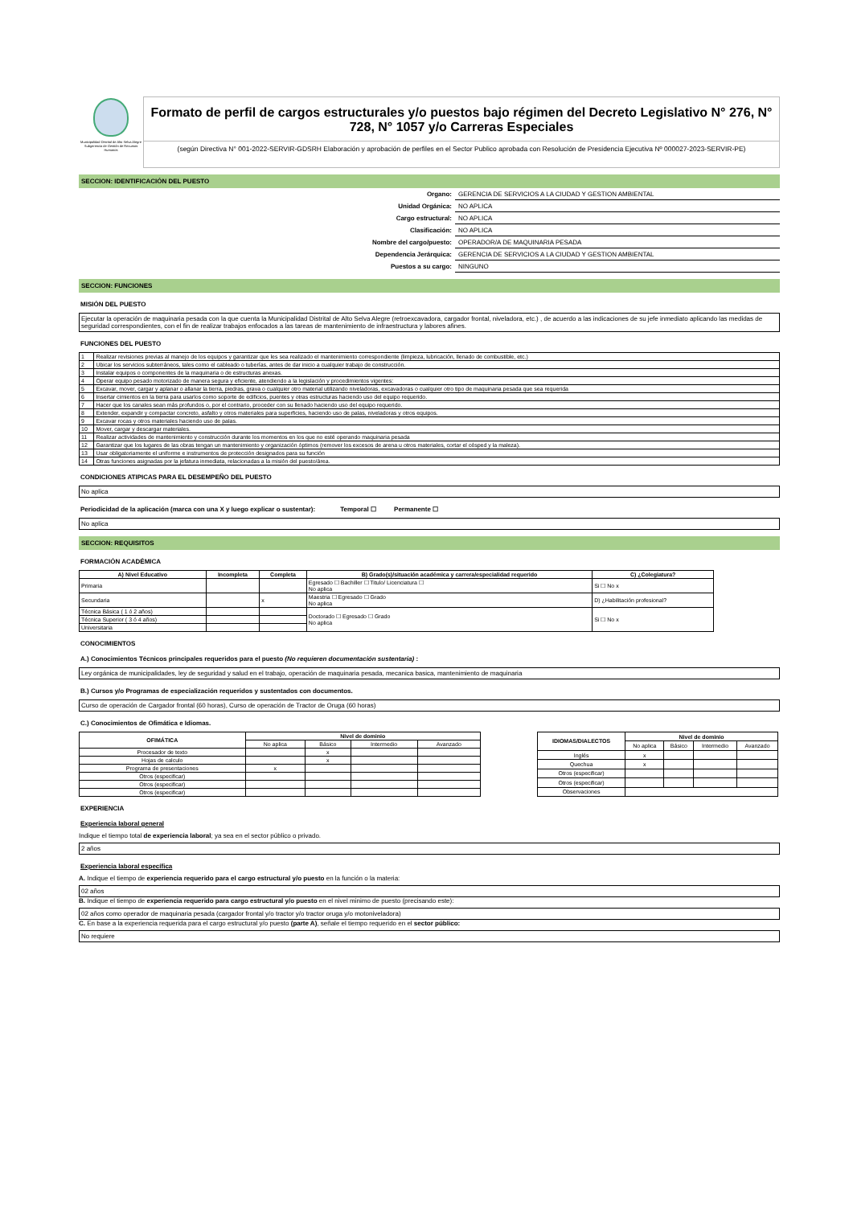Municipalidad Distrital de Alto Selva Alegre
Subgerencia de Gestión de Recursos Humanos
Formato de perfil de cargos estructurales y/o puestos bajo régimen del Decreto Legislativo N° 276, N° 728, N° 1057 y/o Carreras Especiales
(según Directiva N° 001-2022-SERVIR-GDSRH Elaboración y aprobación de perfiles en el Sector Publico aprobada con Resolución de Presidencia Ejecutiva Nº 000027-2023-SERVIR-PE)
SECCION: IDENTIFICACIÓN DEL PUESTO
| Organo: | GERENCIA DE SERVICIOS A LA CIUDAD Y GESTION AMBIENTAL |
| Unidad Orgánica: | NO APLICA |
| Cargo estructural: | NO APLICA |
| Clasificación: | NO APLICA |
| Nombre del cargo/puesto: | OPERADOR/A DE MAQUINARIA PESADA |
| Dependencia Jerárquica: | GERENCIA DE SERVICIOS A LA CIUDAD Y GESTION AMBIENTAL |
| Puestos a su cargo: | NINGUNO |
SECCION: FUNCIONES
MISIÓN DEL PUESTO
Ejecutar la operación de maquinaria pesada con la que cuenta la Municipalidad Distrital de Alto Selva Alegre (retroexcavadora, cargador frontal, niveladora, etc.) , de acuerdo a las indicaciones de su jefe inmediato aplicando las medidas de seguridad correspondientes, con el fin de realizar trabajos enfocados a las tareas de mantenimiento de infraestructura y labores afines.
FUNCIONES DEL PUESTO
| 1 | Realizar revisiones previas al manejo de los equipos y garantizar que les sea realizado el mantenimiento correspondiente (limpieza, lubricación, llenado de combustible, etc.) |
| 2 | Ubicar los servicios subterráneos, tales como el cableado o tuberías, antes de dar inicio a cualquier trabajo de construcción. |
| 3 | Instalar equipos o componentes de la maquinaria o de estructuras anexas. |
| 4 | Operar equipo pesado motorizado de manera segura y eficiente, atendiendo a la legislación y procedimientos vigentes: |
| 5 | Excavar, mover, cargar y aplanar o allanar la tierra, piedras, grava o cualquier otro material utilizando niveladoras, excavadoras o cualquier otro tipo de maquinaria pesada que sea requerida |
| 6 | Insertar cimientos en la tierra para usarlos como soporte de edificios, puentes y otras estructuras haciendo uso del equipo requerido. |
| 7 | Hacer que los canales sean más profundos o, por el contrario, proceder con su llenado haciendo uso del equipo requerido. |
| 8 | Extender, expandir y compactar concreto, asfalto y otros materiales para superficies, haciendo uso de palas, niveladoras y otros equipos. |
| 9 | Excavar rocas y otros materiales haciendo uso de palas. |
| 10 | Mover, cargar y descargar materiales. |
| 11 | Realizar actividades de mantenimiento y construcción durante los momentos en los que no esté operando maquinaria pesada |
| 12 | Garantizar que los lugares de las obras tengan un mantenimiento y organización óptimos (remover los excesos de arena u otros materiales, cortar el césped y la maleza). |
| 13 | Usar obligatoriamente el uniforme e instrumentos de protección designados para su función |
| 14 | Otras funciones asignadas por la jefatura inmediata, relacionadas a la misión del puesto/área. |
CONDICIONES ATIPICAS PARA EL DESEMPEÑO DEL PUESTO
No aplica
Periodicidad de la aplicación (marca con una X y luego explicar o sustentar): Temporal ☐ Permanente ☐
No aplica
SECCION: REQUISITOS
FORMACIÓN ACADÉMICA
| A) Nivel Educativo | Incompleta | Completa | B) Grado(s)/situación académica y carrera/especialidad requerido | C) ¿Colegiatura? |
| --- | --- | --- | --- | --- |
| Primaria | | | Egresado ☐ Bachiller ☐ Titulo/ Licenciatura ☐ No aplica | Si ☐ No x |
| Secundaria | | x | Maestria ☐ Egresado ☐ Grado No aplica | D) ¿Habilitación profesional? |
| Técnica Básica ( 1 ó 2 años) | | | Doctorado ☐ Egresado ☐ Grado No aplica | Si ☐ No x |
| Técnica Superior ( 3 ó 4 años) | | | | |
| Universitaria | | | | |
CONOCIMIENTOS
A.) Conocimientos Técnicos principales requeridos para el puesto (No requieren documentación sustentaria) :
Ley orgánica de municipalidades, ley de seguridad y salud en el trabajo, operación de maquinaria pesada, mecanica basica, mantenimiento de maquinaria
B.) Cursos y/o Programas de especialización requeridos y sustentados con documentos.
Curso de operación de Cargador frontal (60 horas), Curso de operación de Tractor de Oruga (60 horas)
C.) Conocimientos de Ofimática e Idiomas.
| OFIMÁTICA | Nivel de dominio | | | |
| --- | --- | --- | --- | --- |
| | No aplica | Básico | Intermedio | Avanzado |
| Procesador de texto | | x | | |
| Hojas de calculo | | x | | |
| Programa de presentaciones | x | | | |
| Otros (especificar) | | | | |
| Otros (especificar) | | | | |
| Otros (especificar) | | | | |
| IDIOMAS/DIALECTOS | Nivel de dominio | | | |
| --- | --- | --- | --- | --- |
| | No aplica | Básico | Intermedio | Avanzado |
| Inglés | x | | | |
| Quechua | x | | | |
| Otros (especificar) | | | | |
| Otros (especificar) | | | | |
| Observaciones | | | | |
EXPERIENCIA
Experiencia laboral general
Indique el tiempo total de experiencia laboral; ya sea en el sector público o privado.
2 años
Experiencia laboral específica
A. Indique el tiempo de experiencia requerido para el cargo estructural y/o puesto en la función o la materia:
02 años
B. Indique el tiempo de experiencia requerido para cargo estructural y/o puesto en el nivel minimo de puesto (precisando este):
02 años como operador de maquinaria pesada (cargador frontal y/o tractor y/o tractor oruga y/o motoniveladora)
C. En base a la experiencia requerida para el cargo estructural y/o puesto (parte A), señale el tiempo requerido en el sector público:
No requiere